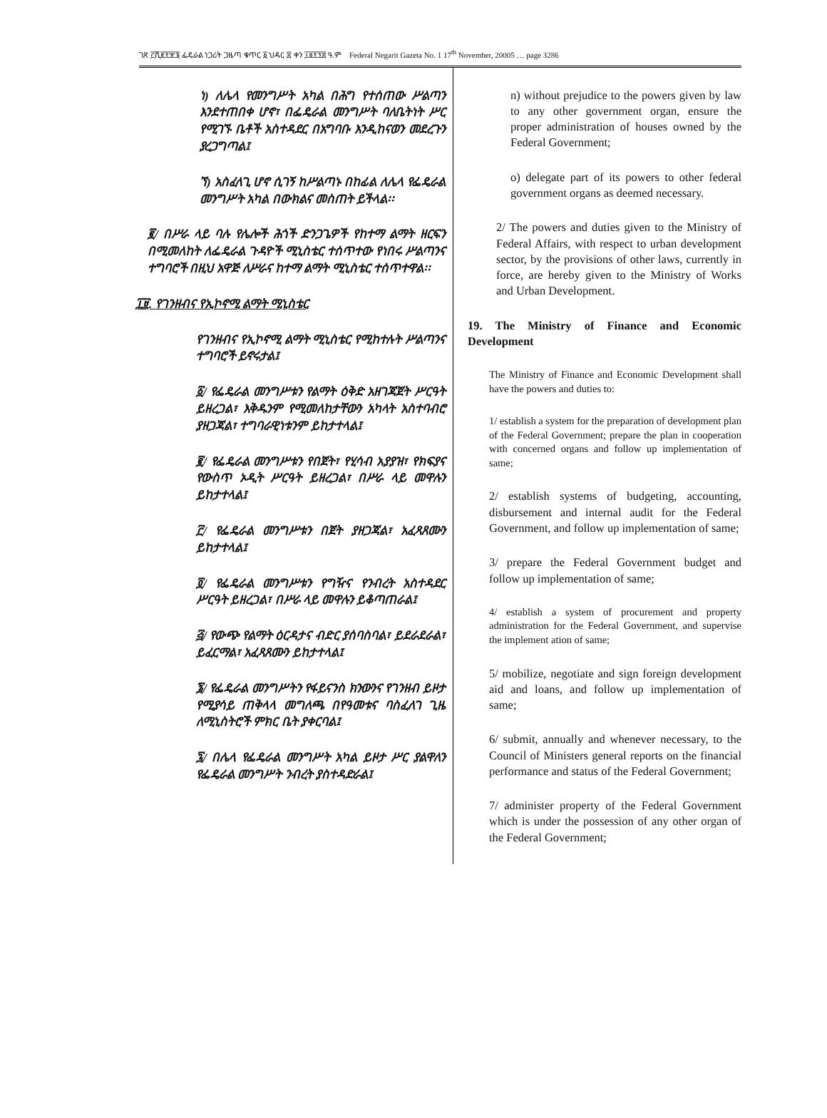ገጽ ፫ሺ፪፻፹፮ ፌዴራል ነጋሪት ጋዜጣ ቁጥር ፩ ህዳር ፰ ቀን ፲፱፻፺፰ ዓ.ም Federal Negarit Gazeta No. 1 17<sup>th</sup> November, 20005 … page 3286
ነ) ለሌላ የመንግሥት አካል በሕግ የተሰጠው ሥልጣን እንደተጠበቀ ሆኖ፣ በፌዴራል መንግሥት ባለቤትነት ሥር የሚገኙ ቤቶች አስተዳደር በአግባቡ እንዲከናወን መደረጉን ያረጋግጣል፤
ኘ) አስፈላጊ ሆኖ ሲገኝ ከሥልጣኑ በከፊል ለሌላ የፌዴራል መንግሥት አካል በውክልና መስጠት ይችላል፡፡
፪/ በሥራ ላይ ባሉ የሌሎች ሕጎች ድንጋጌዎች የከተማ ልማት ዘርፍን በሚመለከት ለፌዴራል ጉዳዮች ሚኒስቴር ተሰጥተው የነበሩ ሥልጣንና ተግባሮች በዚህ አዋጅ ለሥራና ከተማ ልማት ሚኒስቴር ተሰጥተዋል፡፡
፲፱. የገንዘብና የኢኮኖሚ ልማት ሚኒስቴር
የገንዘብና የኢኮኖሚ ልማት ሚኒስቴር የሚከተሉት ሥልጣንና ተግባሮች ይኖሩታል፤
፩/ የፌዴራል መንግሥቱን የልማት ዕቅድ አዘገጃጀት ሥርዓት ይዘረጋል፣ እቅዱንም የሚመለከታቸውን አካላት አስተባብሮ ያዘጋጃል፣ ተግባራዊነቱንም ይከታተላል፤
፪/ የፌዴራል መንግሥቱን የበጀት፣ የሂሳብ አያያዝ፣ የክፍያና የውስጥ ኦዲት ሥርዓት ይዘረጋል፣ በሥራ ላይ መዋሉን ይከታተላል፤
፫/ የፌዴራል መንግሥቱን በጀት ያዘጋጃል፣ አፈጻጸሙን ይከታተላል፤
፬/ የፌዴራል መንግሥቱን የግዥና የንብረት አስተዳደር ሥርዓት ይዘረጋል፣ በሥራ ላይ መዋሉን ይቆጣጠራል፤
፭/ የውጭ የልማት ዕርዳታና ብድር ያሰባስባል፣ ይደራደራል፣ ይፈርማል፣ አፈጻጸሙን ይከታተላል፤
፮/ የፌዴራል መንግሥትን የፋይናንስ ክንውንና የገንዘብ ይዞታ የሚያሳይ ጠቅላላ መግለጫ በየዓመቱና ባስፈለገ ጊዜ ለሚኒስትሮች ምክር ቤት ያቀርባል፤
፯/ በሌላ የፌዴራል መንግሥት አካል ይዞታ ሥር ያልዋለን የፌዴራል መንግሥት ንብረት ያስተዳድራል፤
n) without prejudice to the powers given by law to any other government organ, ensure the proper administration of houses owned by the Federal Government;
o) delegate part of its powers to other federal government organs as deemed necessary.
2/ The powers and duties given to the Ministry of Federal Affairs, with respect to urban development sector, by the provisions of other laws, currently in force, are hereby given to the Ministry of Works and Urban Development.
19. The Ministry of Finance and Economic Development
The Ministry of Finance and Economic Development shall have the powers and duties to:
1/ establish a system for the preparation of development plan of the Federal Government; prepare the plan in cooperation with concerned organs and follow up implementation of same;
2/ establish systems of budgeting, accounting, disbursement and internal audit for the Federal Government, and follow up implementation of same;
3/ prepare the Federal Government budget and follow up implementation of same;
4/ establish a system of procurement and property administration for the Federal Government, and supervise the implement ation of same;
5/ mobilize, negotiate and sign foreign development aid and loans, and follow up implementation of same;
6/ submit, annually and whenever necessary, to the Council of Ministers general reports on the financial performance and status of the Federal Government;
7/ administer property of the Federal Government which is under the possession of any other organ of the Federal Government;